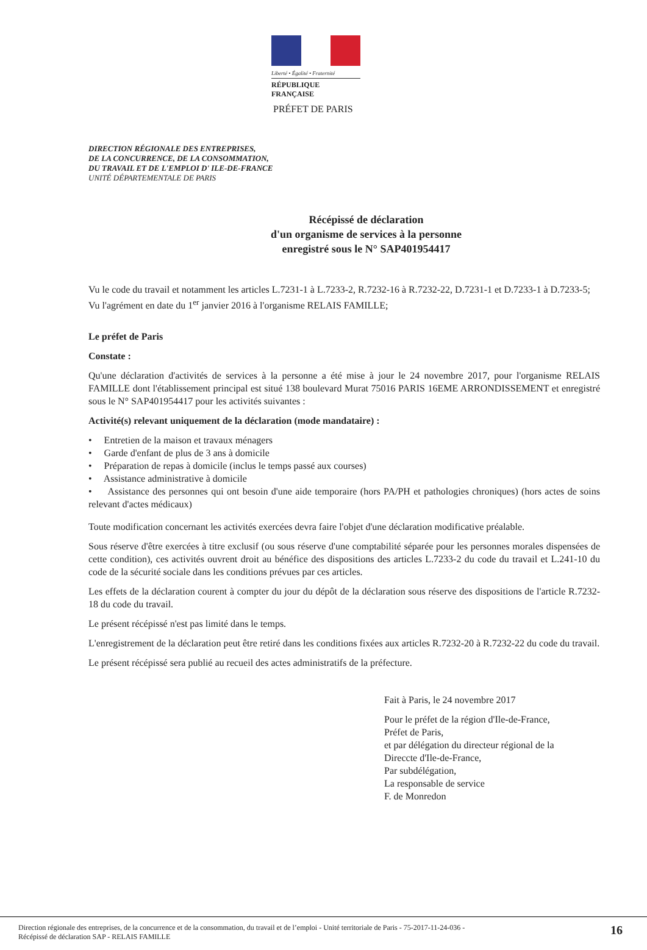Liberté • Égalité • Fraternité
RÉPUBLIQUE FRANÇAISE
PRÉFET DE PARIS
DIRECTION RÉGIONALE DES ENTREPRISES,
DE LA CONCURRENCE, DE LA CONSOMMATION,
DU TRAVAIL ET DE L'EMPLOI D' ILE-DE-FRANCE
UNITÉ DÉPARTEMENTALE DE PARIS
Récépissé de déclaration
d'un organisme de services à la personne
enregistré sous le N° SAP401954417
Vu le code du travail et notamment les articles L.7231-1 à L.7233-2, R.7232-16 à R.7232-22, D.7231-1 et D.7233-1 à D.7233-5;
Vu l'agrément en date du 1<sup>er</sup> janvier 2016 à l'organisme RELAIS FAMILLE;
Le préfet de Paris
Constate :
Qu'une déclaration d'activités de services à la personne a été mise à jour le 24 novembre 2017, pour l'organisme RELAIS FAMILLE dont l'établissement principal est situé 138 boulevard Murat 75016 PARIS 16EME ARRONDISSEMENT et enregistré sous le N° SAP401954417 pour les activités suivantes :
Activité(s) relevant uniquement de la déclaration (mode mandataire) :
• Entretien de la maison et travaux ménagers
• Garde d'enfant de plus de 3 ans à domicile
• Préparation de repas à domicile (inclus le temps passé aux courses)
• Assistance administrative à domicile
• Assistance des personnes qui ont besoin d'une aide temporaire (hors PA/PH et pathologies chroniques) (hors actes de soins relevant d'actes médicaux)
Toute modification concernant les activités exercées devra faire l'objet d'une déclaration modificative préalable.
Sous réserve d'être exercées à titre exclusif (ou sous réserve d'une comptabilité séparée pour les personnes morales dispensées de cette condition), ces activités ouvrent droit au bénéfice des dispositions des articles L.7233-2 du code du travail et L.241-10 du code de la sécurité sociale dans les conditions prévues par ces articles.
Les effets de la déclaration courent à compter du jour du dépôt de la déclaration sous réserve des dispositions de l'article R.7232-18 du code du travail.
Le présent récépissé n'est pas limité dans le temps.
L'enregistrement de la déclaration peut être retiré dans les conditions fixées aux articles R.7232-20 à R.7232-22 du code du travail.
Le présent récépissé sera publié au recueil des actes administratifs de la préfecture.
Fait à Paris, le 24 novembre 2017
Pour le préfet de la région d'Ile-de-France,
Préfet de Paris,
et par délégation du directeur régional de la
Direccte d'Ile-de-France,
Par subdélégation,
La responsable de service
F. de Monredon
Direction régionale des entreprises, de la concurrence et de la consommation, du travail et de l’emploi - Unité territoriale de Paris - 75-2017-11-24-036 -
Récépissé de déclaration SAP - RELAIS FAMILLE 16